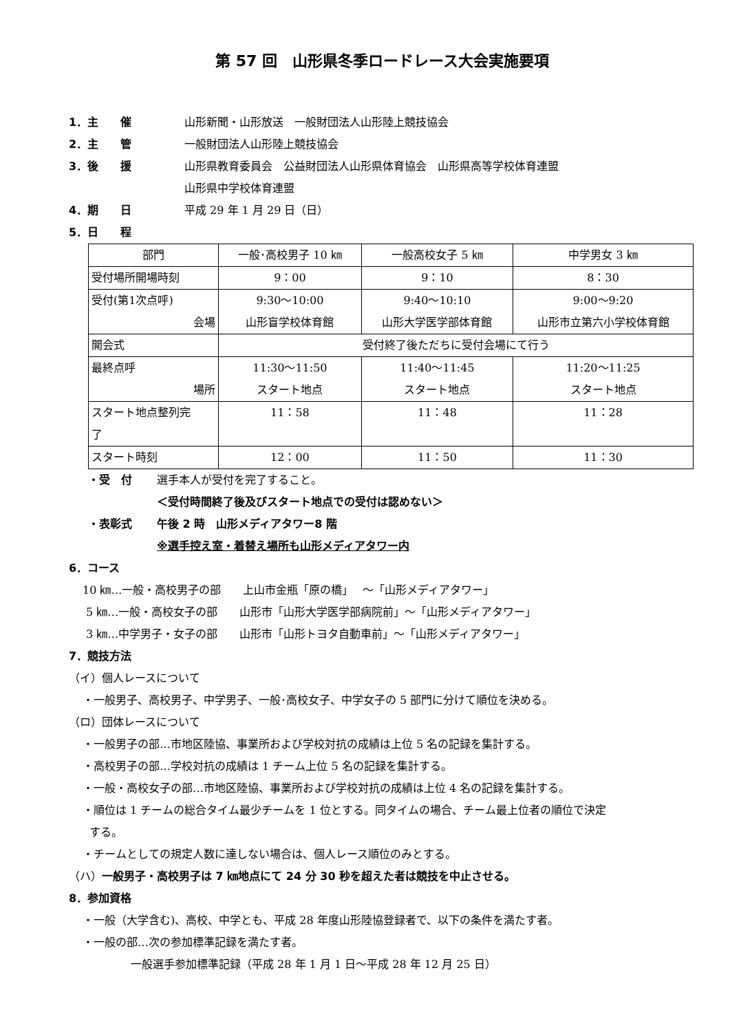第 57 回　山形県冬季ロードレース大会実施要項
1．主　　催 山形新聞・山形放送　一般財団法人山形陸上競技協会
2．主　　管 一般財団法人山形陸上競技協会
3．後　　援 山形県教育委員会　公益財団法人山形県体育協会　山形県高等学校体育連盟
山形県中学校体育連盟
4．期　　日 平成 29 年 1 月 29 日（日）
5．日　　程
| 部門 | 一般･高校男子 10 ㎞ | 一般高校女子 5 ㎞ | 中学男女 3 ㎞ |
| 受付場所開場時刻 | 9：00 | 9：10 | 8：30 |
| 受付(第1次点呼) 会場 | 9:30～10:00 山形盲学校体育館 | 9:40～10:10 山形大学医学部体育館 | 9:00～9:20 山形市立第六小学校体育館 |
| 開会式 | 受付終了後ただちに受付会場にて行う | | |
| 最終点呼 場所 | 11:30～11:50 スタート地点 | 11:40～11:45 スタート地点 | 11:20～11:25 スタート地点 |
| スタート地点整列完 了 | 11：58 | 11：48 | 11：28 |
| スタート時刻 | 12：00 | 11：50 | 11：30 |
・受　付 選手本人が受付を完了すること。
＜受付時間終了後及びスタート地点での受付は認めない＞
・表彰式 午後 2 時　山形メディアタワー8 階
※選手控え室・着替え場所も山形メディアタワー内
6．コース
10 ㎞…一般・高校男子の部　　上山市金瓶「原の橋」　 ～「山形メディアタワー」
5 ㎞…一般・高校女子の部　　山形市「山形大学医学部病院前」～「山形メディアタワー」
3 ㎞…中学男子・女子の部　　山形市「山形トヨタ自動車前」～「山形メディアタワー」
7．競技方法
（イ）個人レースについて
・一般男子、高校男子、中学男子、一般･高校女子、中学女子の 5 部門に分けて順位を決める。
（ロ）団体レースについて
・一般男子の部…市地区陸協、事業所および学校対抗の成績は上位 5 名の記録を集計する。
・高校男子の部…学校対抗の成績は 1 チーム上位 5 名の記録を集計する。
・一般・高校女子の部…市地区陸協、事業所および学校対抗の成績は上位 4 名の記録を集計する。
・順位は 1 チームの総合タイム最少チームを 1 位とする。同タイムの場合、チーム最上位者の順位で決定
する。
・チームとしての規定人数に達しない場合は、個人レース順位のみとする。
（ハ）一般男子・高校男子は 7 ㎞地点にて 24 分 30 秒を超えた者は競技を中止させる。
8．参加資格
・一般（大学含む)、高校、中学とも、平成 28 年度山形陸協登録者で、以下の条件を満たす者。
・一般の部…次の参加標準記録を満たす者。
一般選手参加標準記録（平成 28 年 1 月 1 日～平成 28 年 12 月 25 日）